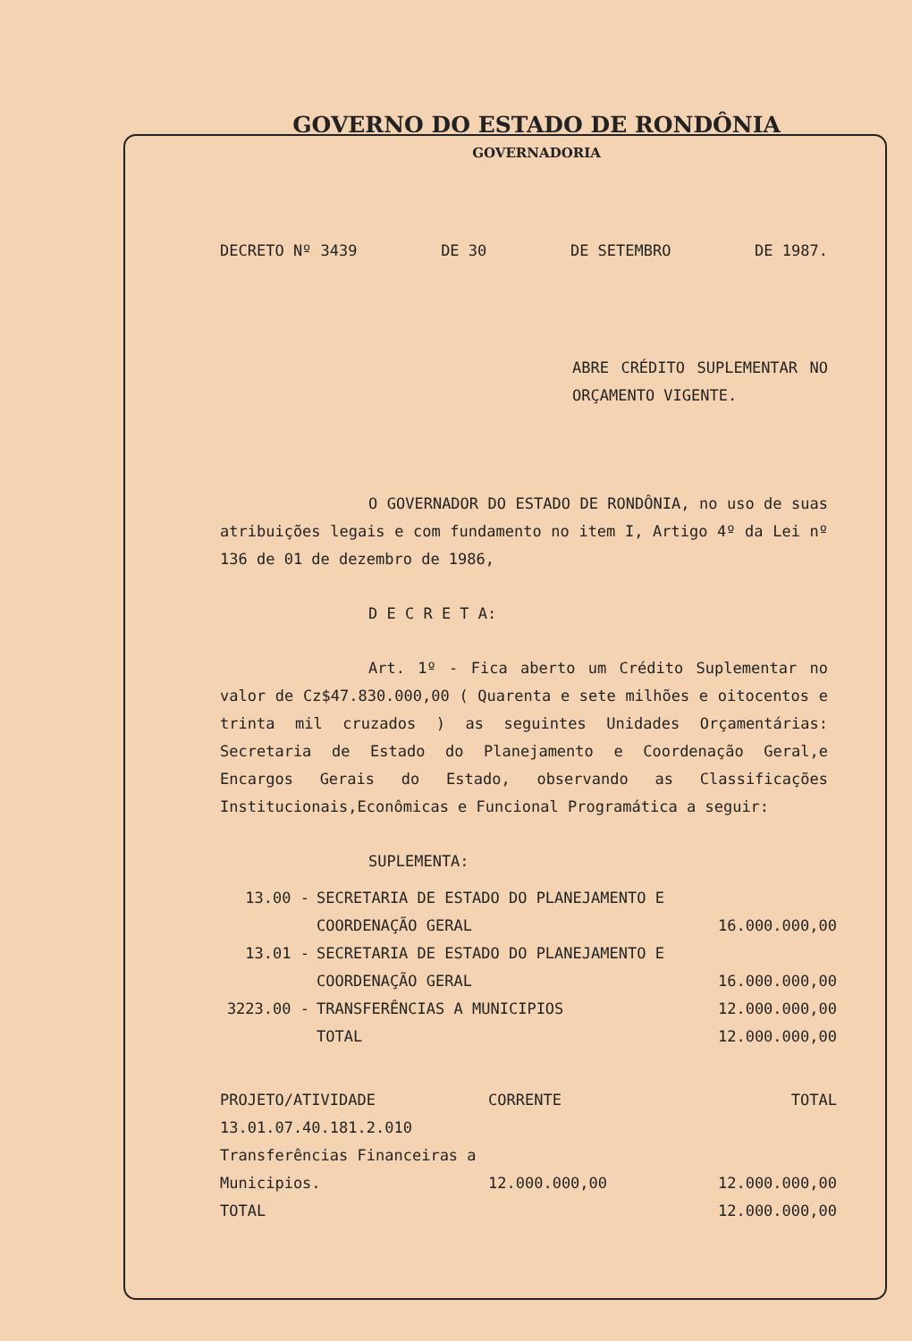GOVERNO DO ESTADO DE RONDÔNIA
GOVERNADORIA
DECRETO Nº 3439 DE 30 DE SETEMBRO DE 1987.
ABRE CRÉDITO SUPLEMENTAR NO ORÇAMENTO VIGENTE.
O GOVERNADOR DO ESTADO DE RONDÔNIA, no uso de suas atribuições legais e com fundamento no item I, Artigo 4º da Lei nº 136 de 01 de dezembro de 1986,
D E C R E T A:
Art. 1º - Fica aberto um Crédito Suplementar no valor de Cz$47.830.000,00 ( Quarenta e sete milhões e oitocentos e trinta mil cruzados ) as seguintes Unidades Orçamentárias: Secretaria de Estado do Planejamento e Coordenação Geral,e Encargos Gerais do Estado, observando as Classificações Institucionais,Econômicas e Funcional Programática a seguir:
SUPLEMENTA:
| 13.00 - | SECRETARIA DE ESTADO DO PLANEJAMENTO E COORDENAÇÃO GERAL | 16.000.000,00 |
| 13.01 - | SECRETARIA DE ESTADO DO PLANEJAMENTO E COORDENAÇÃO GERAL | 16.000.000,00 |
| 3223.00 - | TRANSFERÊNCIAS A MUNICIPIOS | 12.000.000,00 |
| | TOTAL | 12.000.000,00 |
| PROJETO/ATIVIDADE | CORRENTE | TOTAL |
| --- | --- | --- |
| 13.01.07.40.181.2.010 Transferências Financeiras a Municipios. | 12.000.000,00 | 12.000.000,00 |
| TOTAL | | 12.000.000,00 |